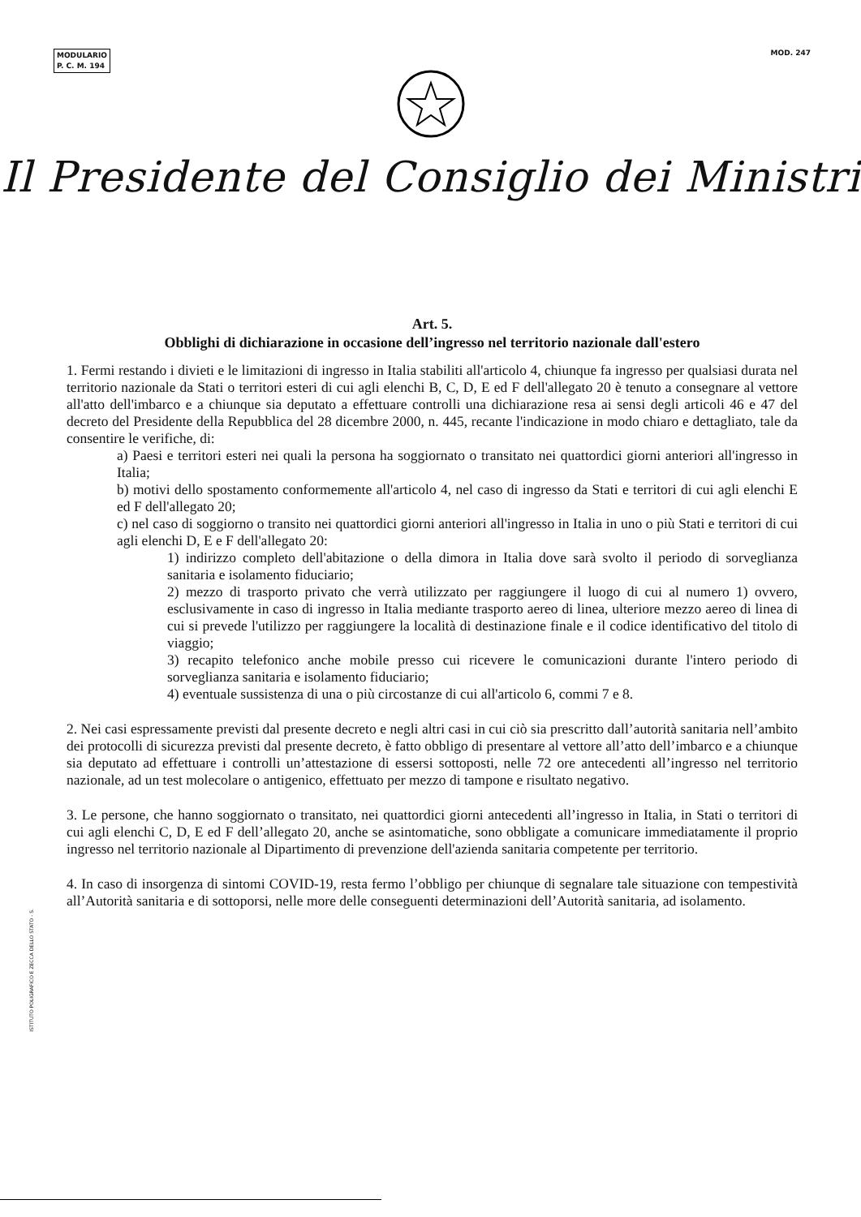MODULARIO
P. C. M. 194
MOD. 247
Il Presidente del Consiglio dei Ministri
Art. 5.
Obblighi di dichiarazione in occasione dell’ingresso nel territorio nazionale dall'estero
1. Fermi restando i divieti e le limitazioni di ingresso in Italia stabiliti all'articolo 4, chiunque fa ingresso per qualsiasi durata nel territorio nazionale da Stati o territori esteri di cui agli elenchi B, C, D, E ed F dell'allegato 20 è tenuto a consegnare al vettore all'atto dell'imbarco e a chiunque sia deputato a effettuare controlli una dichiarazione resa ai sensi degli articoli 46 e 47 del decreto del Presidente della Repubblica del 28 dicembre 2000, n. 445, recante l'indicazione in modo chiaro e dettagliato, tale da consentire le verifiche, di:
a) Paesi e territori esteri nei quali la persona ha soggiornato o transitato nei quattordici giorni anteriori all'ingresso in Italia;
b) motivi dello spostamento conformemente all'articolo 4, nel caso di ingresso da Stati e territori di cui agli elenchi E ed F dell'allegato 20;
c) nel caso di soggiorno o transito nei quattordici giorni anteriori all'ingresso in Italia in uno o più Stati e territori di cui agli elenchi D, E e F dell'allegato 20:
1) indirizzo completo dell'abitazione o della dimora in Italia dove sarà svolto il periodo di sorveglianza sanitaria e isolamento fiduciario;
2) mezzo di trasporto privato che verrà utilizzato per raggiungere il luogo di cui al numero 1) ovvero, esclusivamente in caso di ingresso in Italia mediante trasporto aereo di linea, ulteriore mezzo aereo di linea di cui si prevede l'utilizzo per raggiungere la località di destinazione finale e il codice identificativo del titolo di viaggio;
3) recapito telefonico anche mobile presso cui ricevere le comunicazioni durante l'intero periodo di sorveglianza sanitaria e isolamento fiduciario;
4) eventuale sussistenza di una o più circostanze di cui all'articolo 6, commi 7 e 8.
2. Nei casi espressamente previsti dal presente decreto e negli altri casi in cui ciò sia prescritto dall’autorità sanitaria nell’ambito dei protocolli di sicurezza previsti dal presente decreto, è fatto obbligo di presentare al vettore all’atto dell’imbarco e a chiunque sia deputato ad effettuare i controlli un’attestazione di essersi sottoposti, nelle 72 ore antecedenti all’ingresso nel territorio nazionale, ad un test molecolare o antigenico, effettuato per mezzo di tampone e risultato negativo.
3. Le persone, che hanno soggiornato o transitato, nei quattordici giorni antecedenti all’ingresso in Italia, in Stati o territori di cui agli elenchi C, D, E ed F dell’allegato 20, anche se asintomatiche, sono obbligate a comunicare immediatamente il proprio ingresso nel territorio nazionale al Dipartimento di prevenzione dell'azienda sanitaria competente per territorio.
4. In caso di insorgenza di sintomi COVID-19, resta fermo l’obbligo per chiunque di segnalare tale situazione con tempestività all’Autorità sanitaria e di sottoporsi, nelle more delle conseguenti determinazioni dell’Autorità sanitaria, ad isolamento.
ISTITUTO POLIGRAFICO E ZECCA DELLO STATO - S.